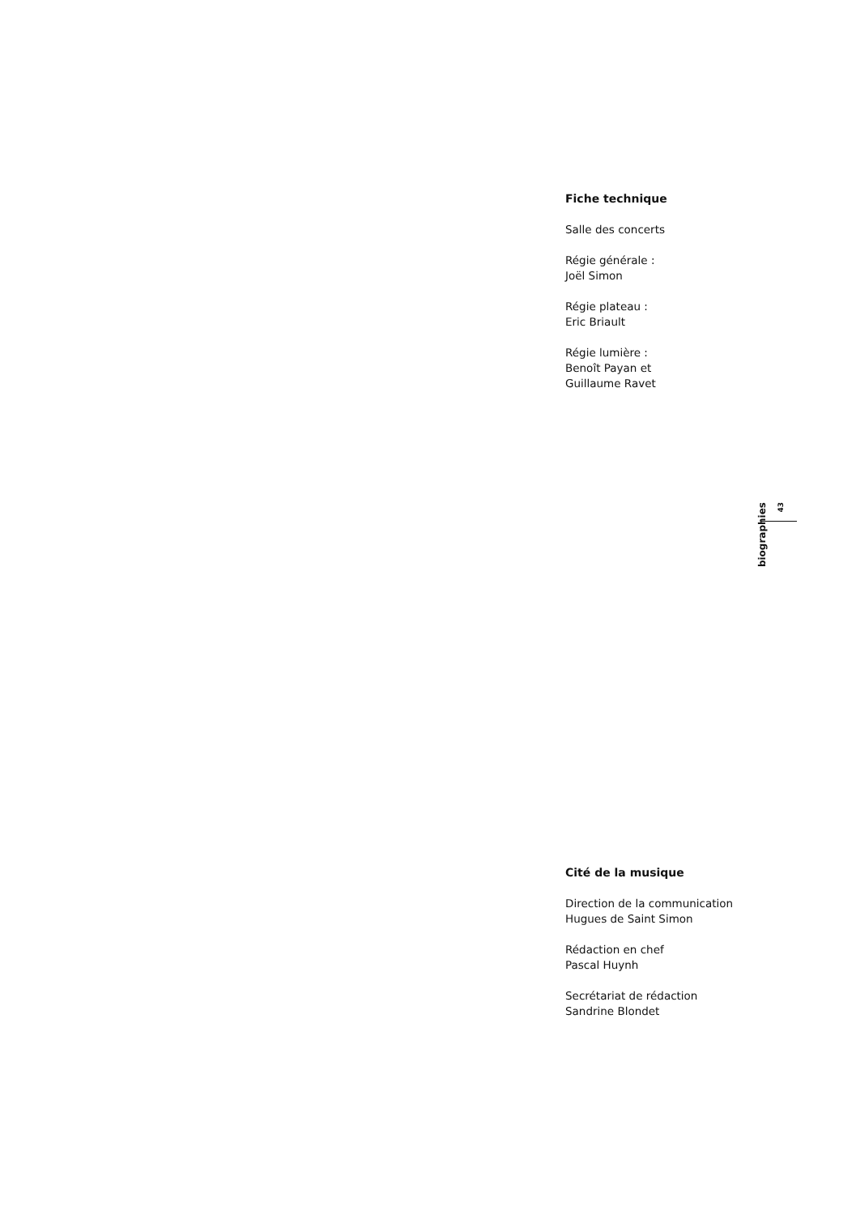Fiche technique
Salle des concerts
Régie générale :
Joël Simon
Régie plateau :
Eric Briault
Régie lumière :
Benoît Payan et
Guillaume Ravet
biographies
43
Cité de la musique
Direction de la communication
Hugues de Saint Simon
Rédaction en chef
Pascal Huynh
Secrétariat de rédaction
Sandrine Blondet